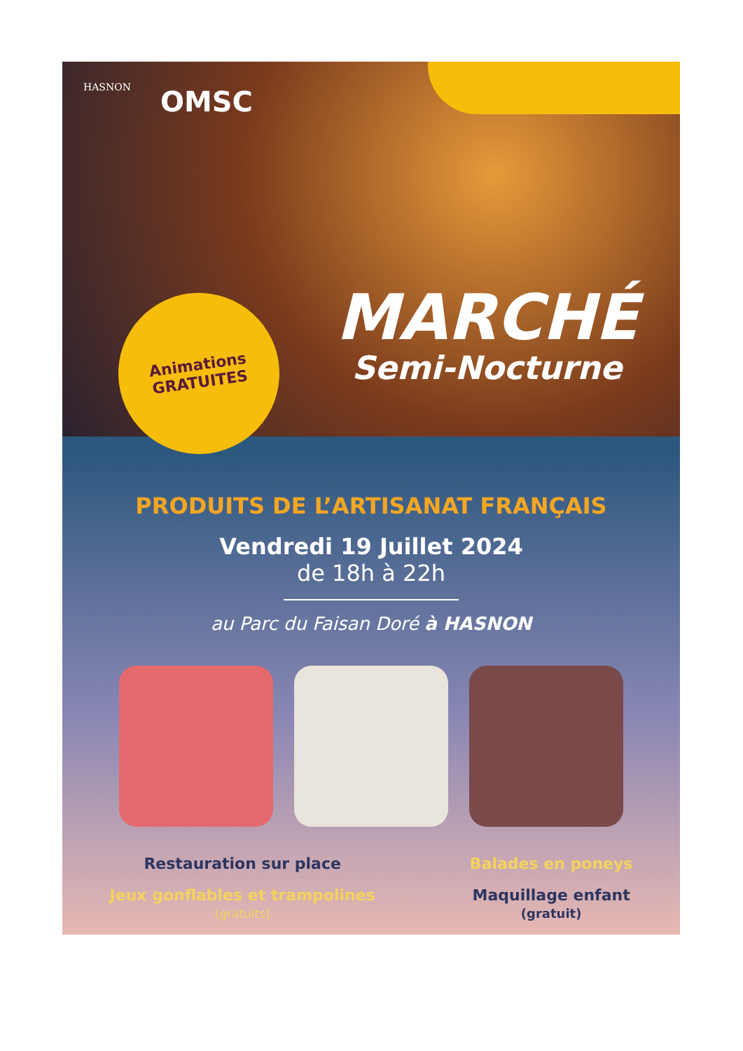HASNON
OMSC
Animations
GRATUITES
MARCHÉ
Semi-Nocturne
PRODUITS DE L’ARTISANAT FRANÇAIS
Vendredi 19 Juillet 2024
de 18h à 22h
au Parc du Faisan Doré à HASNON
Restauration sur place
Jeux gonflables et trampolines
(gratuits)
Balades en poneys
Maquillage enfant
(gratuit)